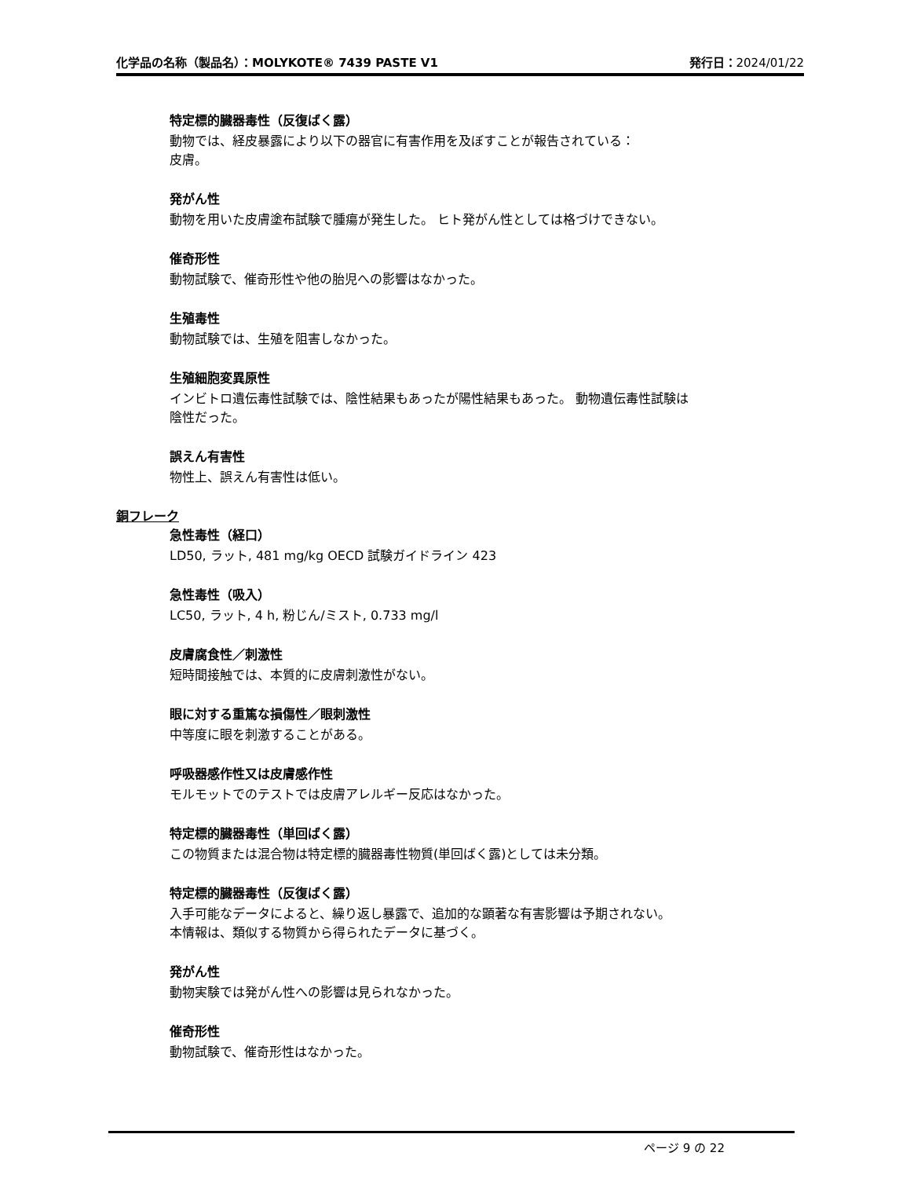化学品の名称（製品名）：MOLYKOTE® 7439 PASTE V1
発行日：2024/01/22
特定標的臓器毒性（反復ばく露）
動物では、経皮暴露により以下の器官に有害作用を及ぼすことが報告されている：
皮膚。
発がん性
動物を用いた皮膚塗布試験で腫瘍が発生した。 ヒト発がん性としては格づけできない。
催奇形性
動物試験で、催奇形性や他の胎児への影響はなかった。
生殖毒性
動物試験では、生殖を阻害しなかった。
生殖細胞変異原性
インビトロ遺伝毒性試験では、陰性結果もあったが陽性結果もあった。 動物遺伝毒性試験は
陰性だった。
誤えん有害性
物性上、誤えん有害性は低い。
銅フレーク
急性毒性（経口）
LD50, ラット, 481 mg/kg OECD 試験ガイドライン 423
急性毒性（吸入）
LC50, ラット, 4 h, 粉じん/ミスト, 0.733 mg/l
皮膚腐食性／刺激性
短時間接触では、本質的に皮膚刺激性がない。
眼に対する重篤な損傷性／眼刺激性
中等度に眼を刺激することがある。
呼吸器感作性又は皮膚感作性
モルモットでのテストでは皮膚アレルギー反応はなかった。
特定標的臓器毒性（単回ばく露）
この物質または混合物は特定標的臓器毒性物質(単回ばく露)としては未分類。
特定標的臓器毒性（反復ばく露）
入手可能なデータによると、繰り返し暴露で、追加的な顕著な有害影響は予期されない。
本情報は、類似する物質から得られたデータに基づく。
発がん性
動物実験では発がん性への影響は見られなかった。
催奇形性
動物試験で、催奇形性はなかった。
ページ 9 の 22